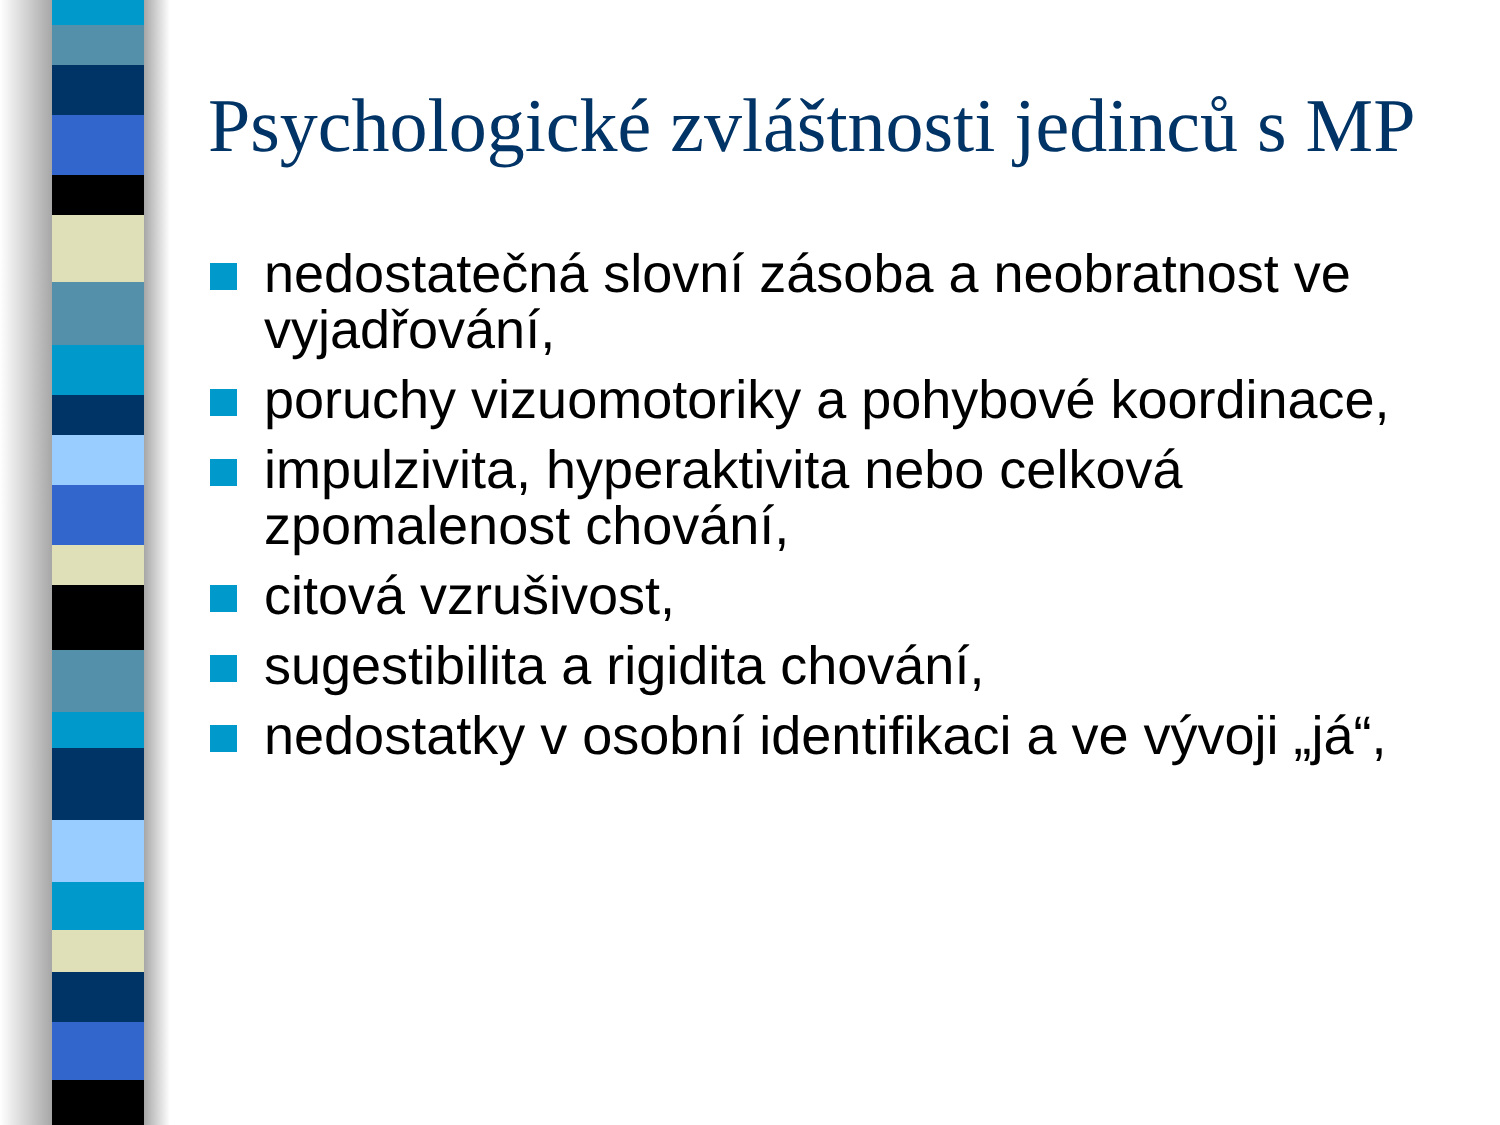Psychologické zvláštnosti jedinců s MP
nedostatečná slovní zásoba a neobratnost ve vyjadřování,
poruchy vizuomotoriky a pohybové koordinace,
impulzivita, hyperaktivita nebo celková zpomalenost chování,
citová vzrušivost,
sugestibilita a rigidita chování,
nedostatky v osobní identifikaci a ve vývoji „já“,